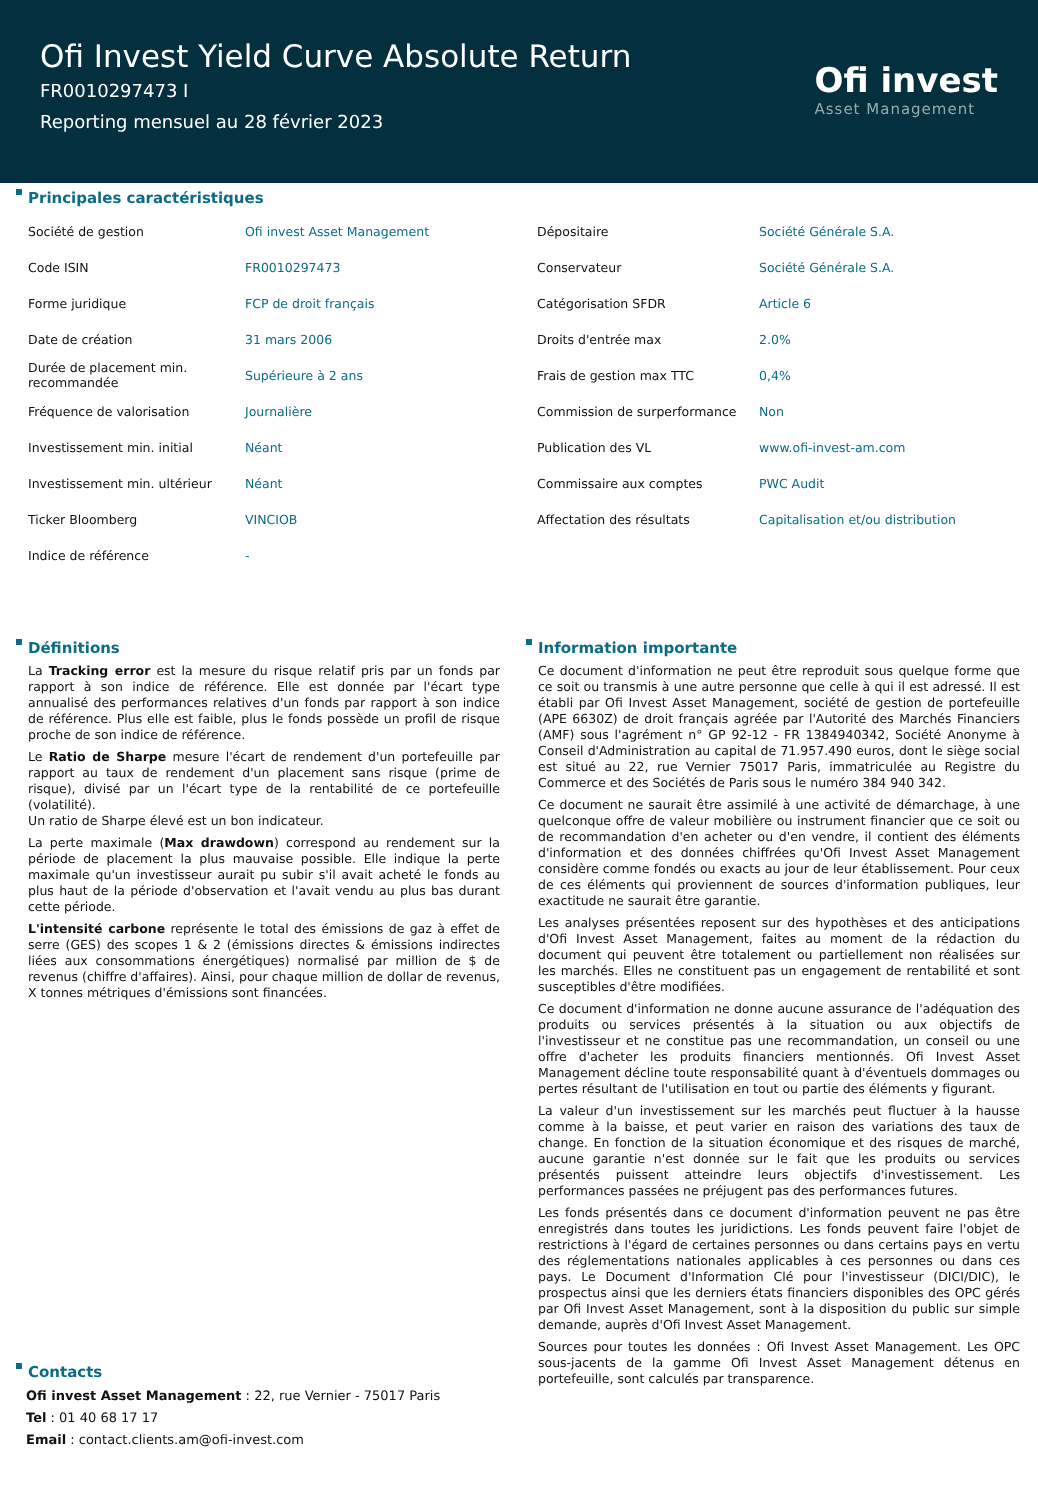Ofi Invest Yield Curve Absolute Return
FR0010297473 I
Reporting mensuel au 28 février 2023
Ofi invest
Asset Management
Principales caractéristiques
| Société de gestion | Ofi invest Asset Management | Dépositaire | Société Générale S.A. |
| Code ISIN | FR0010297473 | Conservateur | Société Générale S.A. |
| Forme juridique | FCP de droit français | Catégorisation SFDR | Article 6 |
| Date de création | 31 mars 2006 | Droits d'entrée max | 2.0% |
| Durée de placement min. recommandée | Supérieure à 2 ans | Frais de gestion max TTC | 0,4% |
| Fréquence de valorisation | Journalière | Commission de surperformance | Non |
| Investissement min. initial | Néant | Publication des VL | www.ofi-invest-am.com |
| Investissement min. ultérieur | Néant | Commissaire aux comptes | PWC Audit |
| Ticker Bloomberg | VINCIOB | Affectation des résultats | Capitalisation et/ou distribution |
| Indice de référence | - | | |
Définitions
La Tracking error est la mesure du risque relatif pris par un fonds par rapport à son indice de référence. Elle est donnée par l'écart type annualisé des performances relatives d'un fonds par rapport à son indice de référence. Plus elle est faible, plus le fonds possède un profil de risque proche de son indice de référence.
Le Ratio de Sharpe mesure l'écart de rendement d'un portefeuille par rapport au taux de rendement d'un placement sans risque (prime de risque), divisé par un l'écart type de la rentabilité de ce portefeuille (volatilité).
Un ratio de Sharpe élevé est un bon indicateur.
La perte maximale (Max drawdown) correspond au rendement sur la période de placement la plus mauvaise possible. Elle indique la perte maximale qu'un investisseur aurait pu subir s'il avait acheté le fonds au plus haut de la période d'observation et l'avait vendu au plus bas durant cette période.
L'intensité carbone représente le total des émissions de gaz à effet de serre (GES) des scopes 1 & 2 (émissions directes & émissions indirectes liées aux consommations énergétiques) normalisé par million de $ de revenus (chiffre d'affaires). Ainsi, pour chaque million de dollar de revenus, X tonnes métriques d'émissions sont financées.
Contacts
Ofi invest Asset Management : 22, rue Vernier - 75017 Paris
Tel : 01 40 68 17 17
Email : contact.clients.am@ofi-invest.com
Information importante
Ce document d'information ne peut être reproduit sous quelque forme que ce soit ou transmis à une autre personne que celle à qui il est adressé. Il est établi par Ofi Invest Asset Management, société de gestion de portefeuille (APE 6630Z) de droit français agréée par l'Autorité des Marchés Financiers (AMF) sous l'agrément n° GP 92-12 - FR 1384940342, Société Anonyme à Conseil d'Administration au capital de 71.957.490 euros, dont le siège social est situé au 22, rue Vernier 75017 Paris, immatriculée au Registre du Commerce et des Sociétés de Paris sous le numéro 384 940 342.
Ce document ne saurait être assimilé à une activité de démarchage, à une quelconque offre de valeur mobilière ou instrument financier que ce soit ou de recommandation d'en acheter ou d'en vendre, il contient des éléments d'information et des données chiffrées qu'Ofi Invest Asset Management considère comme fondés ou exacts au jour de leur établissement. Pour ceux de ces éléments qui proviennent de sources d'information publiques, leur exactitude ne saurait être garantie.
Les analyses présentées reposent sur des hypothèses et des anticipations d'Ofi Invest Asset Management, faites au moment de la rédaction du document qui peuvent être totalement ou partiellement non réalisées sur les marchés. Elles ne constituent pas un engagement de rentabilité et sont susceptibles d'être modifiées.
Ce document d'information ne donne aucune assurance de l'adéquation des produits ou services présentés à la situation ou aux objectifs de l'investisseur et ne constitue pas une recommandation, un conseil ou une offre d'acheter les produits financiers mentionnés. Ofi Invest Asset Management décline toute responsabilité quant à d'éventuels dommages ou pertes résultant de l'utilisation en tout ou partie des éléments y figurant.
La valeur d'un investissement sur les marchés peut fluctuer à la hausse comme à la baisse, et peut varier en raison des variations des taux de change. En fonction de la situation économique et des risques de marché, aucune garantie n'est donnée sur le fait que les produits ou services présentés puissent atteindre leurs objectifs d'investissement. Les performances passées ne préjugent pas des performances futures.
Les fonds présentés dans ce document d'information peuvent ne pas être enregistrés dans toutes les juridictions. Les fonds peuvent faire l'objet de restrictions à l'égard de certaines personnes ou dans certains pays en vertu des réglementations nationales applicables à ces personnes ou dans ces pays. Le Document d'Information Clé pour l'investisseur (DICI/DIC), le prospectus ainsi que les derniers états financiers disponibles des OPC gérés par Ofi Invest Asset Management, sont à la disposition du public sur simple demande, auprès d'Ofi Invest Asset Management.
Sources pour toutes les données : Ofi Invest Asset Management. Les OPC sous-jacents de la gamme Ofi Invest Asset Management détenus en portefeuille, sont calculés par transparence.